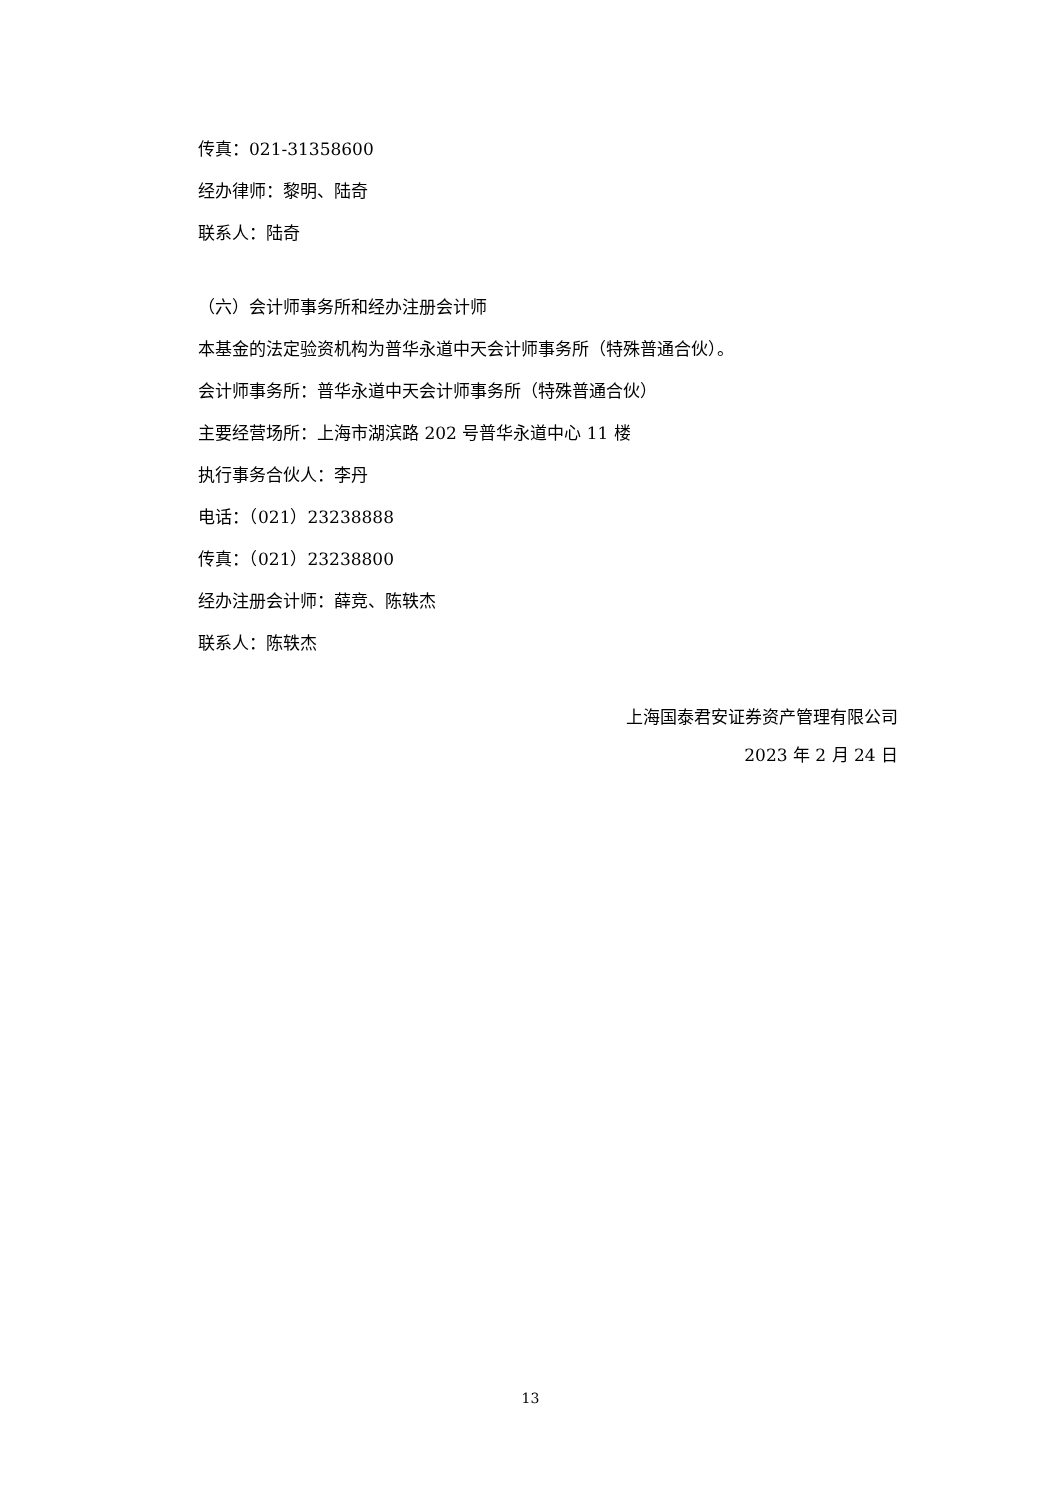传真：021-31358600
经办律师：黎明、陆奇
联系人：陆奇
（六）会计师事务所和经办注册会计师
本基金的法定验资机构为普华永道中天会计师事务所（特殊普通合伙）。
会计师事务所：普华永道中天会计师事务所（特殊普通合伙）
主要经营场所：上海市湖滨路 202 号普华永道中心 11 楼
执行事务合伙人：李丹
电话：（021）23238888
传真：（021）23238800
经办注册会计师：薛竞、陈轶杰
联系人：陈轶杰
上海国泰君安证券资产管理有限公司
2023 年 2 月 24 日
13